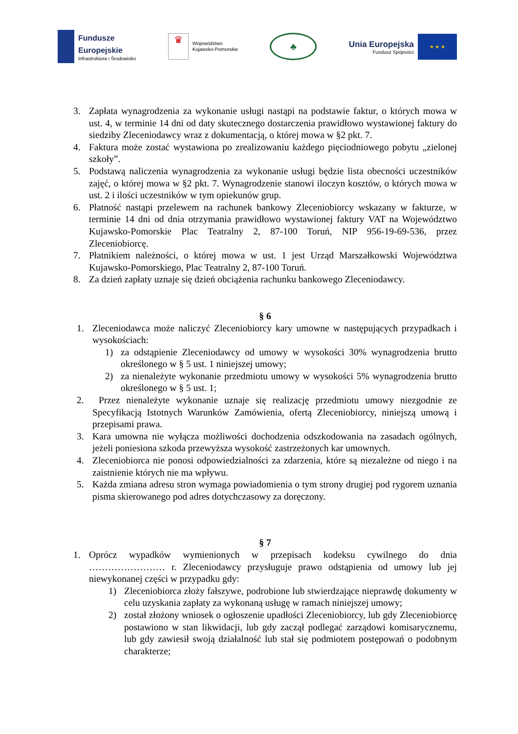Fundusze
Europejskie
Infrastruktura i Środowisko
♛
Województwo
Kujawsko-Pomorskie
♣
Unia Europejska
Fundusz Spójności
★ ★ ★
3. Zapłata wynagrodzenia za wykonanie usługi nastąpi na podstawie faktur, o których mowa w ust. 4, w terminie 14 dni od daty skutecznego dostarczenia prawidłowo wystawionej faktury do siedziby Zleceniodawcy wraz z dokumentacją, o której mowa w §2 pkt. 7.
4. Faktura może zostać wystawiona po zrealizowaniu każdego pięciodniowego pobytu „zielonej szkoły”.
5. Podstawą naliczenia wynagrodzenia za wykonanie usługi będzie lista obecności uczestników zajęć, o której mowa w §2 pkt. 7. Wynagrodzenie stanowi iloczyn kosztów, o których mowa w ust. 2 i ilości uczestników w tym opiekunów grup.
6. Płatność nastąpi przelewem na rachunek bankowy Zleceniobiorcy wskazany w fakturze, w terminie 14 dni od dnia otrzymania prawidłowo wystawionej faktury VAT na Województwo Kujawsko-Pomorskie Plac Teatralny 2, 87-100 Toruń, NIP 956-19-69-536, przez Zleceniobiorcę.
7. Płatnikiem należności, o której mowa w ust. 1 jest Urząd Marszałkowski Województwa Kujawsko-Pomorskiego, Plac Teatralny 2, 87-100 Toruń.
8. Za dzień zapłaty uznaje się dzień obciążenia rachunku bankowego Zleceniodawcy.
§ 6
1. Zleceniodawca może naliczyć Zleceniobiorcy kary umowne w następujących przypadkach i wysokościach:
1) za odstąpienie Zleceniodawcy od umowy w wysokości 30% wynagrodzenia brutto określonego w § 5 ust. 1 niniejszej umowy;
2) za nienależyte wykonanie przedmiotu umowy w wysokości 5% wynagrodzenia brutto określonego w § 5 ust. 1;
2. Przez nienależyte wykonanie uznaje się realizację przedmiotu umowy niezgodnie ze Specyfikacją Istotnych Warunków Zamówienia, ofertą Zleceniobiorcy, niniejszą umową i przepisami prawa.
3. Kara umowna nie wyłącza możliwości dochodzenia odszkodowania na zasadach ogólnych, jeżeli poniesiona szkoda przewyższa wysokość zastrzeżonych kar umownych.
4. Zleceniobiorca nie ponosi odpowiedzialności za zdarzenia, które są niezależne od niego i na zaistnienie których nie ma wpływu.
5. Każda zmiana adresu stron wymaga powiadomienia o tym strony drugiej pod rygorem uznania pisma skierowanego pod adres dotychczasowy za doręczony.
§ 7
1. Oprócz wypadków wymienionych w przepisach kodeksu cywilnego do dnia …………………… r. Zleceniodawcy przysługuje prawo odstąpienia od umowy lub jej niewykonanej części w przypadku gdy:
1) Zleceniobiorca złoży fałszywe, podrobione lub stwierdzające nieprawdę dokumenty w celu uzyskania zapłaty za wykonaną usługę w ramach niniejszej umowy;
2) został złożony wniosek o ogłoszenie upadłości Zleceniobiorcy, lub gdy Zleceniobiorcę postawiono w stan likwidacji, lub gdy zaczął podlegać zarządowi komisarycznemu, lub gdy zawiesił swoją działalność lub stał się podmiotem postępowań o podobnym charakterze;